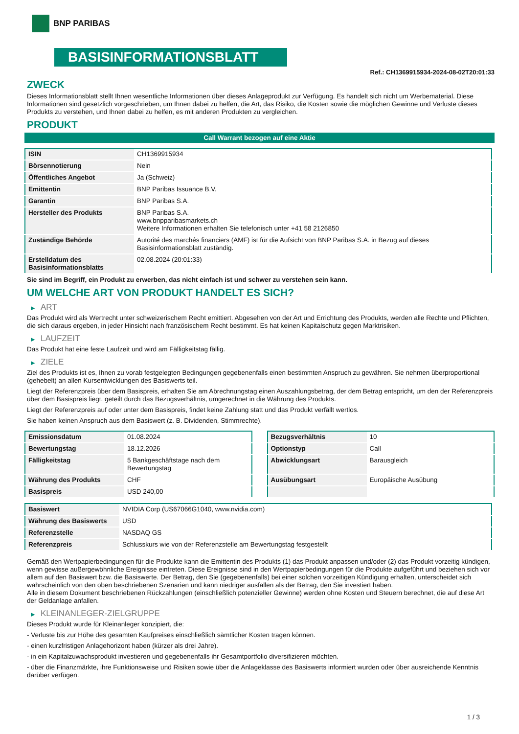BNP PARIBAS
BASISINFORMATIONSBLATT
Ref.: CH1369915934-2024-08-02T20:01:33
ZWECK
Dieses Informationsblatt stellt Ihnen wesentliche Informationen über dieses Anlageprodukt zur Verfügung. Es handelt sich nicht um Werbematerial. Diese Informationen sind gesetzlich vorgeschrieben, um Ihnen dabei zu helfen, die Art, das Risiko, die Kosten sowie die möglichen Gewinne und Verluste dieses Produkts zu verstehen, und Ihnen dabei zu helfen, es mit anderen Produkten zu vergleichen.
PRODUKT
Call Warrant bezogen auf eine Aktie
| ISIN | CH1369915934 |
| Börsennotierung | Nein |
| Öffentliches Angebot | Ja (Schweiz) |
| Emittentin | BNP Paribas Issuance B.V. |
| Garantin | BNP Paribas S.A. |
| Hersteller des Produkts | BNP Paribas S.A. www.bnpparibasmarkets.ch Weitere Informationen erhalten Sie telefonisch unter +41 58 2126850 |
| Zuständige Behörde | Autorité des marchés financiers (AMF) ist für die Aufsicht von BNP Paribas S.A. in Bezug auf dieses Basisinformationsblatt zuständig. |
| Erstelldatum des Basisinformationsblatts | 02.08.2024 (20:01:33) |
Sie sind im Begriff, ein Produkt zu erwerben, das nicht einfach ist und schwer zu verstehen sein kann.
UM WELCHE ART VON PRODUKT HANDELT ES SICH?
▶ ART
Das Produkt wird als Wertrecht unter schweizerischem Recht emittiert. Abgesehen von der Art und Errichtung des Produkts, werden alle Rechte und Pflichten, die sich daraus ergeben, in jeder Hinsicht nach französischem Recht bestimmt. Es hat keinen Kapitalschutz gegen Marktrisiken.
▶ LAUFZEIT
Das Produkt hat eine feste Laufzeit und wird am Fälligkeitstag fällig.
▶ ZIELE
Ziel des Produkts ist es, Ihnen zu vorab festgelegten Bedingungen gegebenenfalls einen bestimmten Anspruch zu gewähren. Sie nehmen überproportional (gehebelt) an allen Kursentwicklungen des Basiswerts teil.
Liegt der Referenzpreis über dem Basispreis, erhalten Sie am Abrechnungstag einen Auszahlungsbetrag, der dem Betrag entspricht, um den der Referenzpreis über dem Basispreis liegt, geteilt durch das Bezugsverhältnis, umgerechnet in die Währung des Produkts.
Liegt der Referenzpreis auf oder unter dem Basispreis, findet keine Zahlung statt und das Produkt verfällt wertlos.
Sie haben keinen Anspruch aus dem Basiswert (z. B. Dividenden, Stimmrechte).
| Emissionsdatum | 01.08.2024 |
| Bewertungstag | 18.12.2026 |
| Fälligkeitstag | 5 Bankgeschäftstage nach dem Bewertungstag |
| Währung des Produkts | CHF |
| Basispreis | USD 240,00 |
| Bezugsverhältnis | 10 |
| Optionstyp | Call |
| Abwicklungsart | Barausgleich |
| Ausübungsart | Europäische Ausübung |
| Basiswert | NVIDIA Corp (US67066G1040, www.nvidia.com) |
| Währung des Basiswerts | USD |
| Referenzstelle | NASDAQ GS |
| Referenzpreis | Schlusskurs wie von der Referenzstelle am Bewertungstag festgestellt |
Gemäß den Wertpapierbedingungen für die Produkte kann die Emittentin des Produkts (1) das Produkt anpassen und/oder (2) das Produkt vorzeitig kündigen, wenn gewisse außergewöhnliche Ereignisse eintreten. Diese Ereignisse sind in den Wertpapierbedingungen für die Produkte aufgeführt und beziehen sich vor allem auf den Basiswert bzw. die Basiswerte. Der Betrag, den Sie (gegebenenfalls) bei einer solchen vorzeitigen Kündigung erhalten, unterscheidet sich wahrscheinlich von den oben beschriebenen Szenarien und kann niedriger ausfallen als der Betrag, den Sie investiert haben.
Alle in diesem Dokument beschriebenen Rückzahlungen (einschließlich potenzieller Gewinne) werden ohne Kosten und Steuern berechnet, die auf diese Art der Geldanlage anfallen.
▶ KLEINANLEGER-ZIELGRUPPE
Dieses Produkt wurde für Kleinanleger konzipiert, die:
- Verluste bis zur Höhe des gesamten Kaufpreises einschließlich sämtlicher Kosten tragen können.
- einen kurzfristigen Anlagehorizont haben (kürzer als drei Jahre).
- in ein Kapitalzuwachsprodukt investieren und gegebenenfalls ihr Gesamtportfolio diversifizieren möchten.
- über die Finanzmärkte, ihre Funktionsweise und Risiken sowie über die Anlageklasse des Basiswerts informiert wurden oder über ausreichende Kenntnis darüber verfügen.
1 / 3